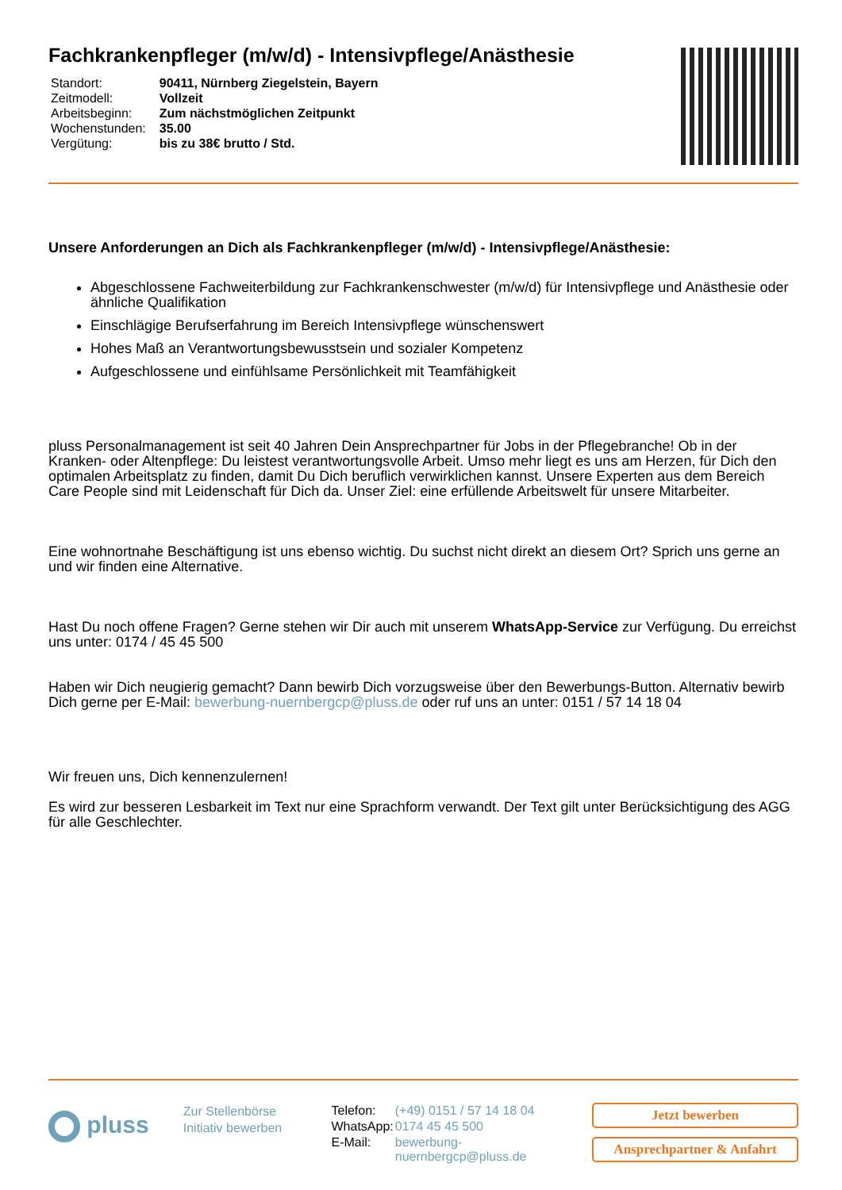Fachkrankenpfleger (m/w/d) - Intensivpflege/Anästhesie
| Standort: | 90411, Nürnberg Ziegelstein, Bayern |
| Zeitmodell: | Vollzeit |
| Arbeitsbeginn: | Zum nächstmöglichen Zeitpunkt |
| Wochenstunden: | 35.00 |
| Vergütung: | bis zu 38€ brutto / Std. |
Unsere Anforderungen an Dich als Fachkrankenpfleger (m/w/d) - Intensivpflege/Anästhesie:
Abgeschlossene Fachweiterbildung zur Fachkrankenschwester (m/w/d) für Intensivpflege und Anästhesie oder ähnliche Qualifikation
Einschlägige Berufserfahrung im Bereich Intensivpflege wünschenswert
Hohes Maß an Verantwortungsbewusstsein und sozialer Kompetenz
Aufgeschlossene und einfühlsame Persönlichkeit mit Teamfähigkeit
pluss Personalmanagement ist seit 40 Jahren Dein Ansprechpartner für Jobs in der Pflegebranche! Ob in der Kranken- oder Altenpflege: Du leistest verantwortungsvolle Arbeit. Umso mehr liegt es uns am Herzen, für Dich den optimalen Arbeitsplatz zu finden, damit Du Dich beruflich verwirklichen kannst. Unsere Experten aus dem Bereich Care People sind mit Leidenschaft für Dich da. Unser Ziel: eine erfüllende Arbeitswelt für unsere Mitarbeiter.
Eine wohnortnahe Beschäftigung ist uns ebenso wichtig. Du suchst nicht direkt an diesem Ort? Sprich uns gerne an und wir finden eine Alternative.
Hast Du noch offene Fragen? Gerne stehen wir Dir auch mit unserem WhatsApp-Service zur Verfügung. Du erreichst uns unter: 0174 / 45 45 500
Haben wir Dich neugierig gemacht? Dann bewirb Dich vorzugsweise über den Bewerbungs-Button. Alternativ bewirb Dich gerne per E-Mail: bewerbung-nuernbergcp@pluss.de oder ruf uns an unter: 0151 / 57 14 18 04
Wir freuen uns, Dich kennenzulernen!
Es wird zur besseren Lesbarkeit im Text nur eine Sprachform verwandt. Der Text gilt unter Berücksichtigung des AGG für alle Geschlechter.
pluss
Zur Stellenbörse
Initiativ bewerben
| Telefon: | (+49) 0151 / 57 14 18 04 |
| WhatsApp: | 0174 45 45 500 |
| E-Mail: | bewerbung-nuernbergcp@pluss.de |
Jetzt bewerben
Ansprechpartner & Anfahrt